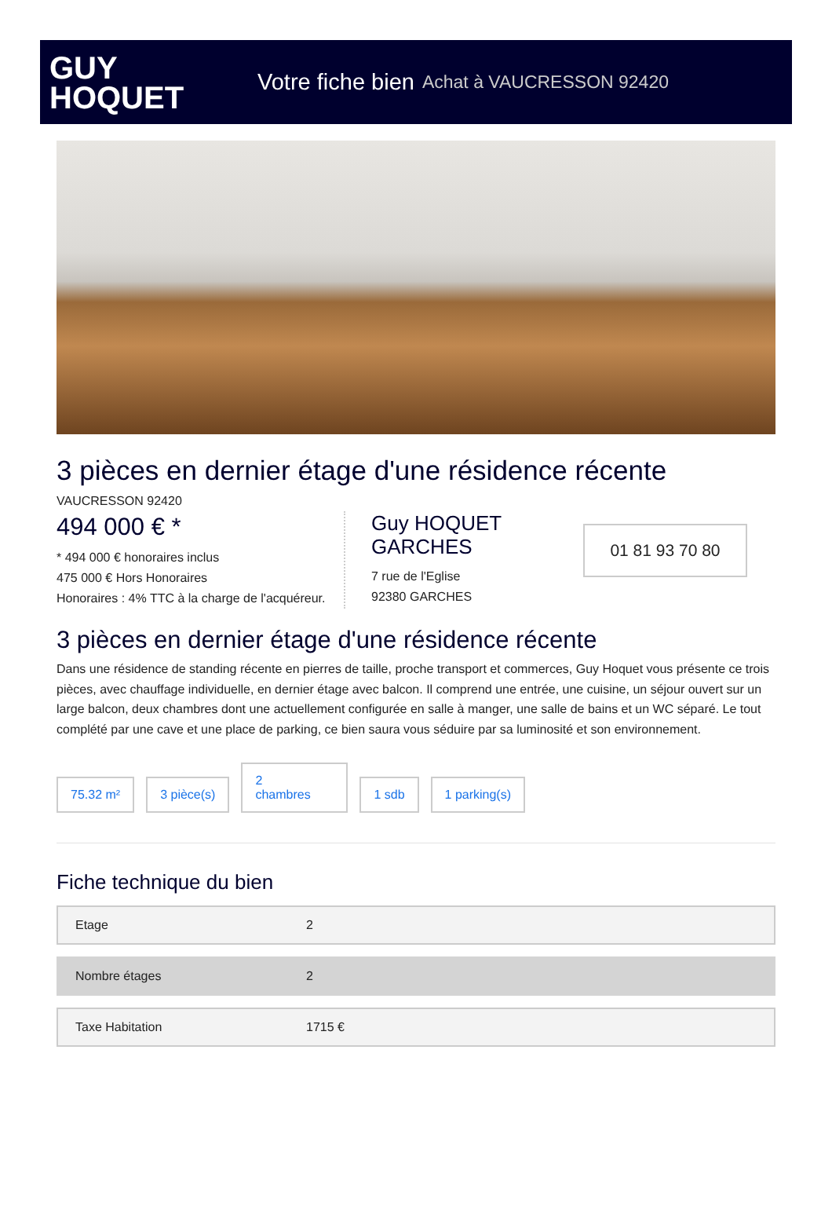GUY
HOQUET
Votre fiche bien Achat à VAUCRESSON 92420
3 pièces en dernier étage d'une résidence récente
VAUCRESSON 92420
494 000 € *
* 494 000 € honoraires inclus
475 000 € Hors Honoraires
Honoraires : 4% TTC à la charge de l'acquéreur.
Guy HOQUET GARCHES
7 rue de l'Eglise
92380 GARCHES
01 81 93 70 80
3 pièces en dernier étage d'une résidence récente
Dans une résidence de standing récente en pierres de taille, proche transport et commerces, Guy Hoquet vous présente ce trois pièces, avec chauffage individuelle, en dernier étage avec balcon. Il comprend une entrée, une cuisine, un séjour ouvert sur un large balcon, deux chambres dont une actuellement configurée en salle à manger, une salle de bains et un WC séparé. Le tout complété par une cave et une place de parking, ce bien saura vous séduire par sa luminosité et son environnement.
75.32 m²
3 pièce(s)
2
chambres
1 sdb
1 parking(s)
Fiche technique du bien
| Etage | 2 |
| Nombre étages | 2 |
| Taxe Habitation | 1715 € |